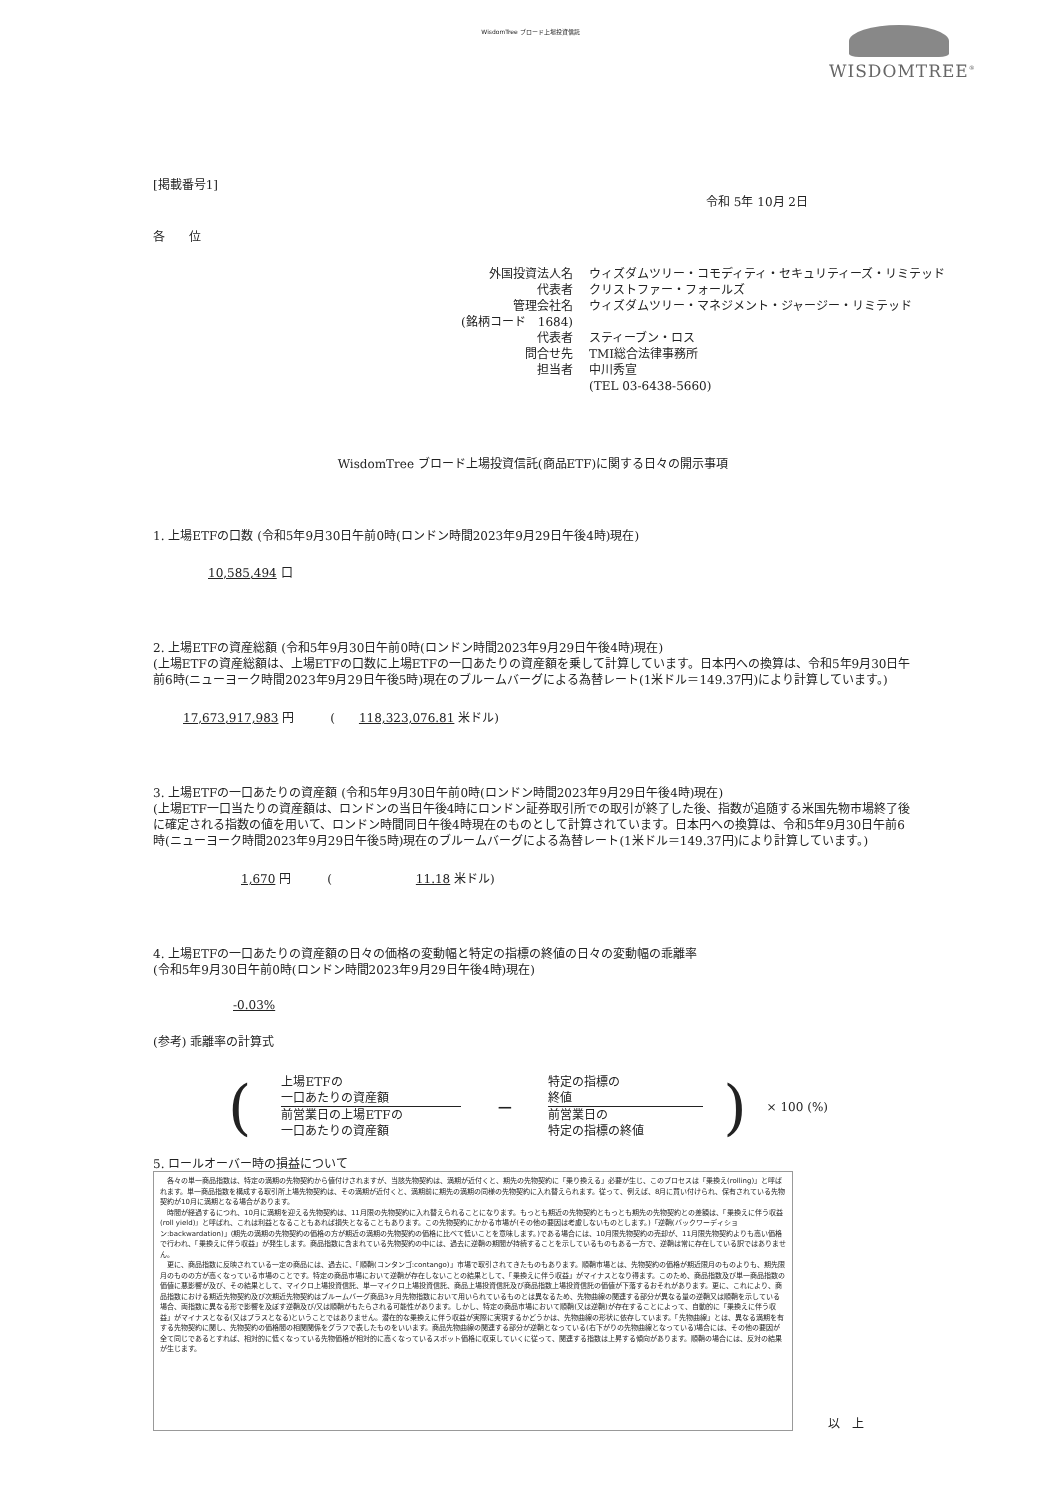WisdomTree ブロード上場投資信託
WISDOMTREE<sup>®</sup>
[掲載番号1]
令和 5年 10月 2日
各　　位
外国投資法人名 ウィズダムツリー・コモディティ・セキュリティーズ・リミテッド 代表者 クリストファー・フォールズ 管理会社名 ウィズダムツリー・マネジメント・ジャージー・リミテッド (銘柄コード　1684) 代表者 スティーブン・ロス 問合せ先 TMI総合法律事務所 担当者 中川秀宣 (TEL 03-6438-5660)
WisdomTree ブロード上場投資信託(商品ETF)に関する日々の開示事項
1. 上場ETFの口数 (令和5年9月30日午前0時(ロンドン時間2023年9月29日午後4時)現在)
10,585,494 口
2. 上場ETFの資産総額 (令和5年9月30日午前0時(ロンドン時間2023年9月29日午後4時)現在)
(上場ETFの資産総額は、上場ETFの口数に上場ETFの一口あたりの資産額を乗して計算しています。日本円への換算は、令和5年9月30日午前6時(ニューヨーク時間2023年9月29日午後5時)現在のブルームバーグによる為替レート(1米ドル＝149.37円)により計算しています。)
17,673,917,983 円　　　(　　118,323,076.81 米ドル)
3. 上場ETFの一口あたりの資産額 (令和5年9月30日午前0時(ロンドン時間2023年9月29日午後4時)現在)
(上場ETF一口当たりの資産額は、ロンドンの当日午後4時にロンドン証券取引所での取引が終了した後、指数が追随する米国先物市場終了後に確定される指数の値を用いて、ロンドン時間同日午後4時現在のものとして計算されています。日本円への換算は、令和5年9月30日午前6時(ニューヨーク時間2023年9月29日午後5時)現在のブルームバーグによる為替レート(1米ドル＝149.37円)により計算しています。)
1,670 円　　　(　　　　　　　11.18 米ドル)
4. 上場ETFの一口あたりの資産額の日々の価格の変動幅と特定の指標の終値の日々の変動幅の乖離率
(令和5年9月30日午前0時(ロンドン時間2023年9月29日午後4時)現在)
-0.03%
(参考) 乖離率の計算式
(
上場ETFの
一口あたりの資産額
前営業日の上場ETFの
一口あたりの資産額
−
特定の指標の
終値
前営業日の
特定の指標の終値
) × 100 (%)
5. ロールオーバー時の損益について
　各々の単一商品指数は、特定の満期の先物契約から値付けされますが、当該先物契約は、満期が近付くと、期先の先物契約に「乗り換える」必要が生じ、このプロセスは「乗換え(rolling)」と呼ばれます。単一商品指数を構成する取引所上場先物契約は、その満期が近付くと、満期前に期先の満期の同様の先物契約に入れ替えられます。従って、例えば、8月に買い付けられ、保有されている先物契約が10月に満期となる場合があります。
　時間が経過するにつれ、10月に満期を迎える先物契約は、11月限の先物契約に入れ替えられることになります。もっとも期近の先物契約ともっとも期先の先物契約との差額は、「乗換えに伴う収益(roll yield)」と呼ばれ、これは利益となることもあれば損失となることもあります。この先物契約にかかる市場が(その他の要因は考慮しないものとします。)「逆鞘(バックワーディション:backwardation)」(期先の満期の先物契約の価格の方が期近の満期の先物契約の価格に比べて低いことを意味します。)である場合には、10月限先物契約の売却が、11月限先物契約よりも高い価格で行われ、「乗換えに伴う収益」が発生します。商品指数に含まれている先物契約の中には、過去に逆鞘の期間が持続することを示しているものもある一方で、逆鞘は常に存在している訳ではありません。
　更に、商品指数に反映されている一定の商品には、過去に、「順鞘(コンタンゴ:contango)」市場で取引されてきたものもあります。順鞘市場とは、先物契約の価格が期近限月のものよりも、期先限月のものの方が高くなっている市場のことです。特定の商品市場において逆鞘が存在しないことの結果として、「乗換えに伴う収益」がマイナスとなり得ます。このため、商品指数及び単一商品指数の価値に悪影響が及び、その結果として、マイクロ上場投資信託、単一マイクロ上場投資信託、商品上場投資信託及び商品指数上場投資信託の価値が下落するおそれがあります。更に、これにより、商品指数における期近先物契約及び次期近先物契約はブルームバーグ商品3ヶ月先物指数において用いられているものとは異なるため、先物曲線の関連する部分が異なる量の逆鞘又は順鞘を示している場合、両指数に異なる形で影響を及ぼす逆鞘及び/又は順鞘がもたらされる可能性があります。しかし、特定の商品市場において順鞘(又は逆鞘)が存在することによって、自動的に「乗換えに伴う収益」がマイナスとなる(又はプラスとなる)ということではありません。潜在的な乗換えに伴う収益が実際に実現するかどうかは、先物曲線の形状に依存しています。「先物曲線」とは、異なる満期を有する先物契約に関し、先物契約の価格間の相関関係をグラフで表したものをいいます。商品先物曲線の関連する部分が逆鞘となっている(右下がりの先物曲線となっている)場合には、その他の要因が全て同じであるとすれば、相対的に低くなっている先物価格が相対的に高くなっているスポット価格に収束していくに従って、関連する指数は上昇する傾向があります。順鞘の場合には、反対の結果が生じます。
以　上